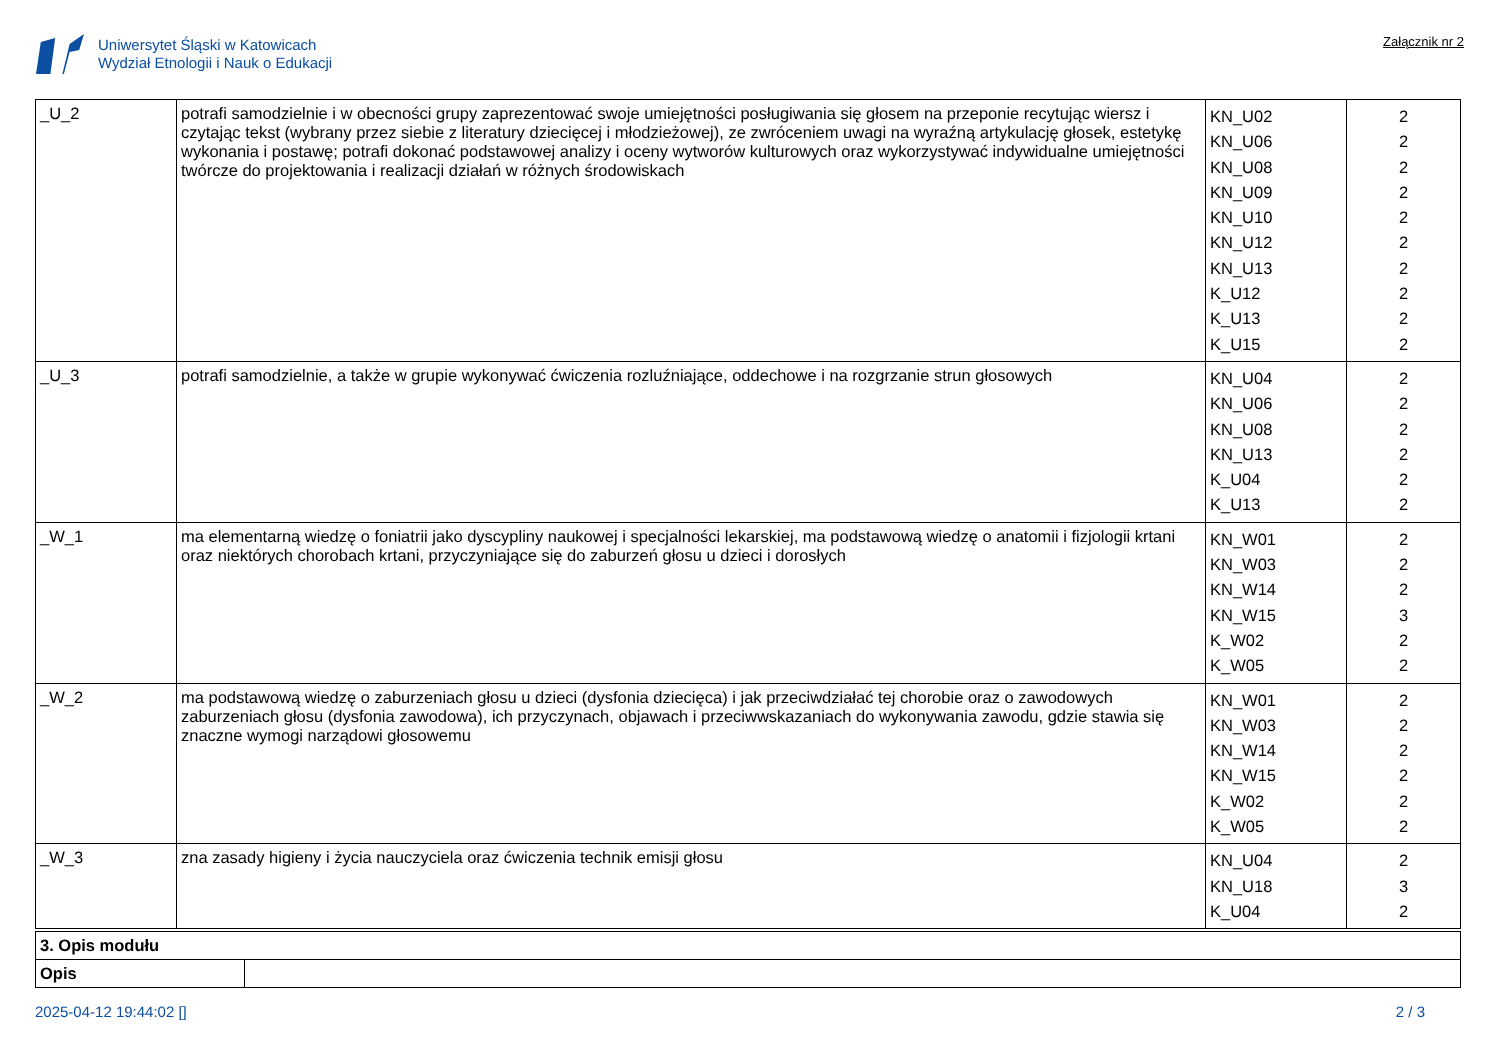Uniwersytet Śląski w Katowicach
Wydział Etnologii i Nauk o Edukacji
Załącznik nr 2
| _U_2 | potrafi samodzielnie i w obecności grupy zaprezentować swoje umiejętności posługiwania się głosem na przeponie recytując wiersz i czytając tekst (wybrany przez siebie z literatury dziecięcej i młodzieżowej), ze zwróceniem uwagi na wyraźną artykulację głosek, estetykę wykonania i postawę; potrafi dokonać podstawowej analizy i oceny wytworów kulturowych oraz wykorzystywać indywidualne umiejętności twórcze do projektowania i realizacji działań w różnych środowiskach | KN_U02 KN_U06 KN_U08 KN_U09 KN_U10 KN_U12 KN_U13 K_U12 K_U13 K_U15 | 2 2 2 2 2 2 2 2 2 2 |
| _U_3 | potrafi samodzielnie, a także w grupie wykonywać ćwiczenia rozluźniające, oddechowe i na rozgrzanie strun głosowych | KN_U04 KN_U06 KN_U08 KN_U13 K_U04 K_U13 | 2 2 2 2 2 2 |
| _W_1 | ma elementarną wiedzę o foniatrii jako dyscypliny naukowej i specjalności lekarskiej, ma podstawową wiedzę o anatomii i fizjologii krtani oraz niektórych chorobach krtani, przyczyniające się do zaburzeń głosu u dzieci i dorosłych | KN_W01 KN_W03 KN_W14 KN_W15 K_W02 K_W05 | 2 2 2 3 2 2 |
| _W_2 | ma podstawową wiedzę o zaburzeniach głosu u dzieci (dysfonia dziecięca) i jak przeciwdziałać tej chorobie oraz o zawodowych zaburzeniach głosu (dysfonia zawodowa), ich przyczynach, objawach i przeciwwskazaniach do wykonywania zawodu, gdzie stawia się znaczne wymogi narządowi głosowemu | KN_W01 KN_W03 KN_W14 KN_W15 K_W02 K_W05 | 2 2 2 2 2 2 |
| _W_3 | zna zasady higieny i życia nauczyciela oraz ćwiczenia technik emisji głosu | KN_U04 KN_U18 K_U04 | 2 3 2 |
| 3. Opis modułu | |
| Opis | |
2025-04-12 19:44:02 [] 2 / 3